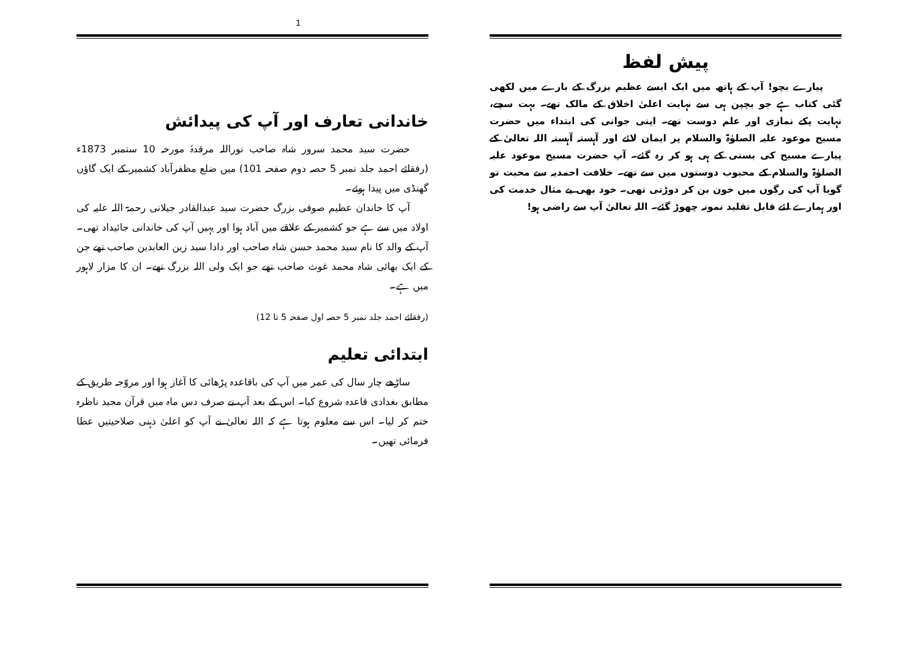پیش لفظ
پیارے بچو! آپ کے ہاتھ میں ایک ایسے عظیم بزرگ کے بارے میں لکھی گئی کتاب ہے جو بچپن ہی سے نہایت اعلیٰ اخلاق کے مالک تھے۔ بہت سچے، نہایت پکے نمازی اور علم دوست تھے۔ اپنی جوانی کی ابتداء میں حضرت مسیح موعود علیہ الصلوٰۃ والسلام پر ایمان لائے اور آہستہ آہستہ اللہ تعالیٰ کے پیارے مسیح کی بستی کے ہی ہو کر رہ گئے۔ آپ حضرت مسیح موعود علیہ الصلوٰۃ والسلام کے محبوب دوستوں میں سے تھے۔ خلافت احمدیہ سے محبت تو گویا آپ کی رگوں میں خون بن کر دوڑتی تھی۔ خود بھی بے مثال خدمت کی اور ہمارے لئے قابل تقلید نمونہ چھوڑ گئے۔ اللہ تعالیٰ آپ سے راضی ہو!
1
خاندانی تعارف اور آپ کی پیدائش
حضرت سید محمد سرور شاہ صاحب نوراللہ مرقدہٗ مورخہ 10 ستمبر 1873ء (رفقائے احمد جلد نمبر 5 حصہ دوم صفحہ 101) میں ضلع مظفرآباد کشمیر کے ایک گاؤں گھنڈی میں پیدا ہوئے۔
آپ کا خاندان عظیم صوفی بزرگ حضرت سید عبدالقادر جیلانی رحمۃ اللہ علیہ کی اولاد میں سے ہے جو کشمیر کے علاقے میں آباد ہوا اور یہیں آپ کی خاندانی جائیداد تھی۔ آپ کے والد کا نام سید محمد حسن شاہ صاحب اور دادا سید زین العابدین صاحب تھے جن کے ایک بھائی شاہ محمد غوث صاحب تھے جو ایک ولی اللہ بزرگ تھے۔ ان کا مزار لاہور میں ہے۔
(رفقائے احمد جلد نمبر 5 حصہ اول صفحہ 5 تا 12)
ابتدائی تعلیم
ساڑھے چار سال کی عمر میں آپ کی باقاعدہ پڑھائی کا آغاز ہوا اور مروّجہ طریق کے مطابق بغدادی قاعدہ شروع کیا۔ اس کے بعد آپ نے صرف دس ماہ میں قرآن مجید ناظرہ ختم کر لیا۔ اس سے معلوم ہوتا ہے کہ اللہ تعالیٰ نے آپ کو اعلیٰ ذہنی صلاحیتیں عطا فرمائی تھیں۔